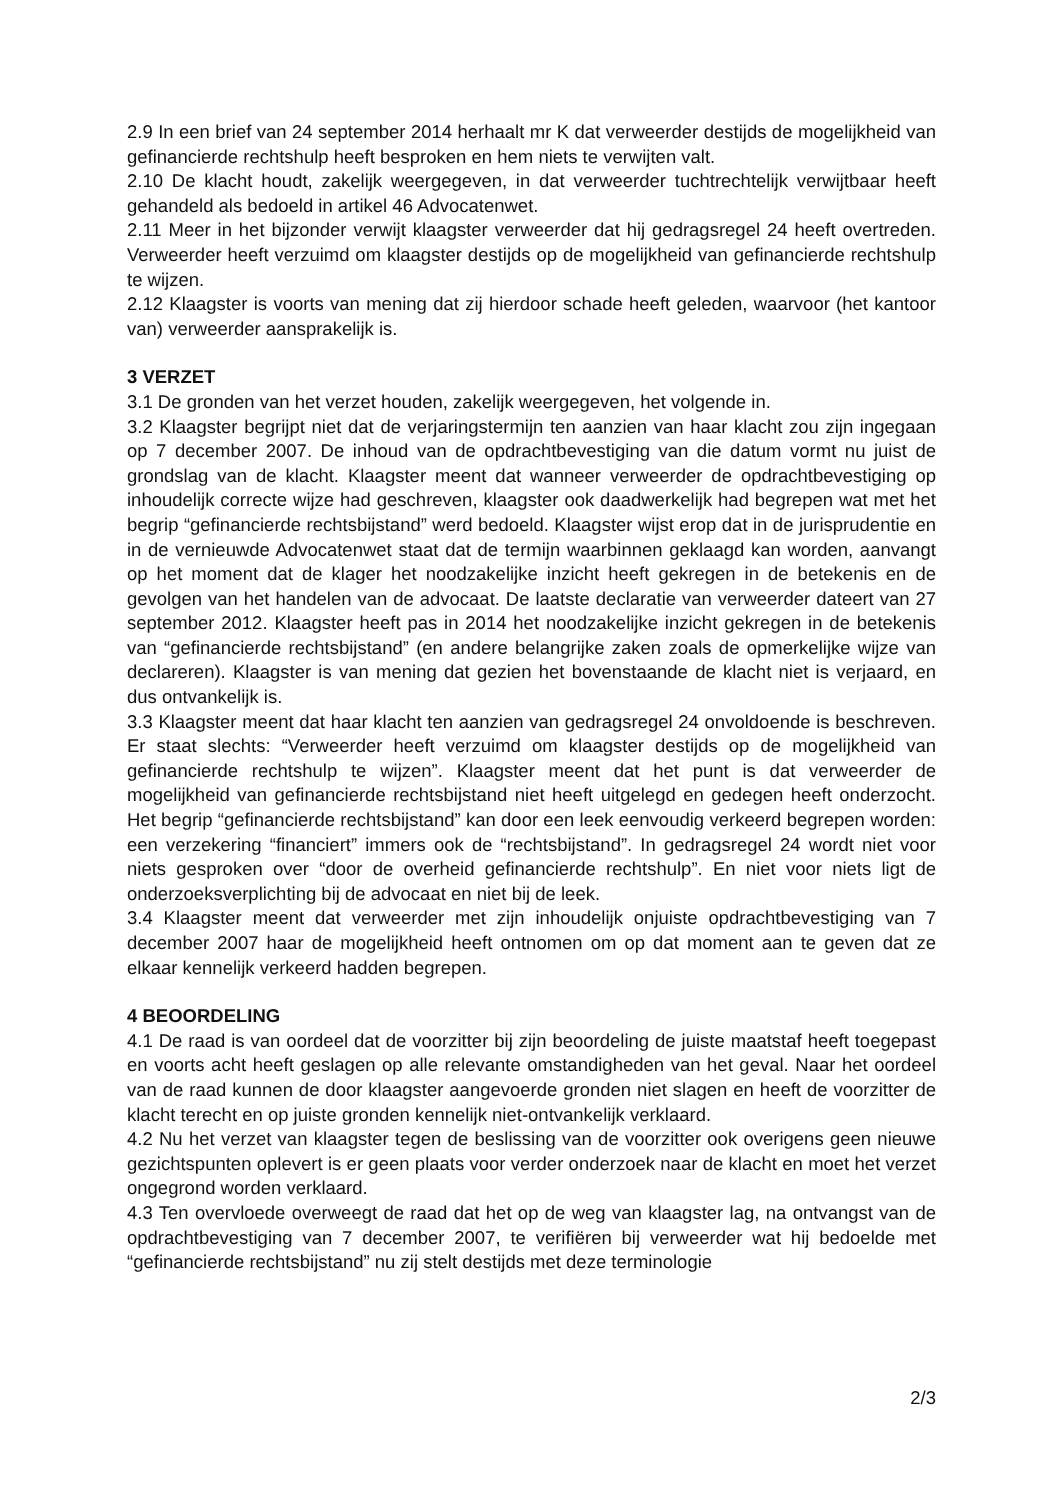2.9 In een brief van 24 september 2014 herhaalt mr K dat verweerder destijds de mogelijkheid van gefinancierde rechtshulp heeft besproken en hem niets te verwijten valt.
2.10 De klacht houdt, zakelijk weergegeven, in dat verweerder tuchtrechtelijk verwijtbaar heeft gehandeld als bedoeld in artikel 46 Advocatenwet.
2.11 Meer in het bijzonder verwijt klaagster verweerder dat hij gedragsregel 24 heeft overtreden. Verweerder heeft verzuimd om klaagster destijds op de mogelijkheid van gefinancierde rechtshulp te wijzen.
2.12 Klaagster is voorts van mening dat zij hierdoor schade heeft geleden, waarvoor (het kantoor van) verweerder aansprakelijk is.
3 VERZET
3.1 De gronden van het verzet houden, zakelijk weergegeven, het volgende in.
3.2 Klaagster begrijpt niet dat de verjaringstermijn ten aanzien van haar klacht zou zijn ingegaan op 7 december 2007. De inhoud van de opdrachtbevestiging van die datum vormt nu juist de grondslag van de klacht. Klaagster meent dat wanneer verweerder de opdrachtbevestiging op inhoudelijk correcte wijze had geschreven, klaagster ook daadwerkelijk had begrepen wat met het begrip “gefinancierde rechtsbijstand” werd bedoeld. Klaagster wijst erop dat in de jurisprudentie en in de vernieuwde Advocatenwet staat dat de termijn waarbinnen geklaagd kan worden, aanvangt op het moment dat de klager het noodzakelijke inzicht heeft gekregen in de betekenis en de gevolgen van het handelen van de advocaat. De laatste declaratie van verweerder dateert van 27 september 2012. Klaagster heeft pas in 2014 het noodzakelijke inzicht gekregen in de betekenis van “gefinancierde rechtsbijstand” (en andere belangrijke zaken zoals de opmerkelijke wijze van declareren). Klaagster is van mening dat gezien het bovenstaande de klacht niet is verjaard, en dus ontvankelijk is.
3.3 Klaagster meent dat haar klacht ten aanzien van gedragsregel 24 onvoldoende is beschreven. Er staat slechts: “Verweerder heeft verzuimd om klaagster destijds op de mogelijkheid van gefinancierde rechtshulp te wijzen”. Klaagster meent dat het punt is dat verweerder de mogelijkheid van gefinancierde rechtsbijstand niet heeft uitgelegd en gedegen heeft onderzocht. Het begrip “gefinancierde rechtsbijstand” kan door een leek eenvoudig verkeerd begrepen worden: een verzekering “financiert” immers ook de “rechtsbijstand”. In gedragsregel 24 wordt niet voor niets gesproken over “door de overheid gefinancierde rechtshulp”. En niet voor niets ligt de onderzoeksverplichting bij de advocaat en niet bij de leek.
3.4 Klaagster meent dat verweerder met zijn inhoudelijk onjuiste opdrachtbevestiging van 7 december 2007 haar de mogelijkheid heeft ontnomen om op dat moment aan te geven dat ze elkaar kennelijk verkeerd hadden begrepen.
4 BEOORDELING
4.1 De raad is van oordeel dat de voorzitter bij zijn beoordeling de juiste maatstaf heeft toegepast en voorts acht heeft geslagen op alle relevante omstandigheden van het geval. Naar het oordeel van de raad kunnen de door klaagster aangevoerde gronden niet slagen en heeft de voorzitter de klacht terecht en op juiste gronden kennelijk niet-ontvankelijk verklaard.
4.2 Nu het verzet van klaagster tegen de beslissing van de voorzitter ook overigens geen nieuwe gezichtspunten oplevert is er geen plaats voor verder onderzoek naar de klacht en moet het verzet ongegrond worden verklaard.
4.3 Ten overvloede overweegt de raad dat het op de weg van klaagster lag, na ontvangst van de opdrachtbevestiging van 7 december 2007, te verifiëren bij verweerder wat hij bedoelde met “gefinancierde rechtsbijstand” nu zij stelt destijds met deze terminologie
2/3